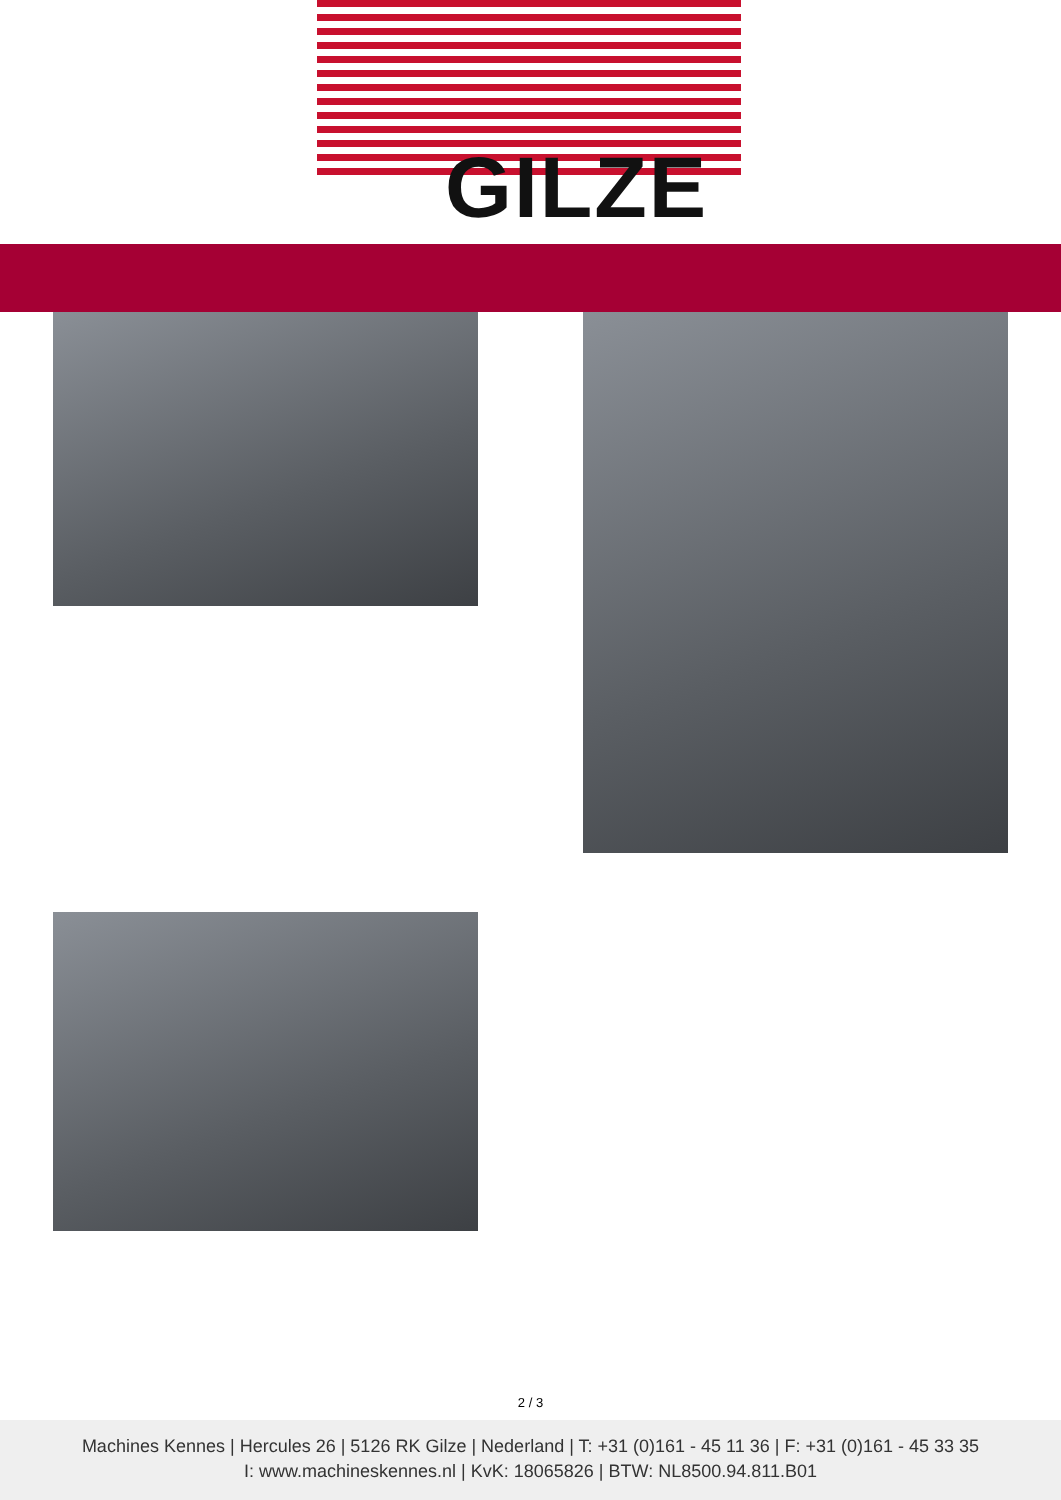GILZE
2 / 3
Machines Kennes | Hercules 26 | 5126 RK Gilze | Nederland | T: +31 (0)161 - 45 11 36 | F: +31 (0)161 - 45 33 35
I: www.machineskennes.nl | KvK: 18065826 | BTW: NL8500.94.811.B01